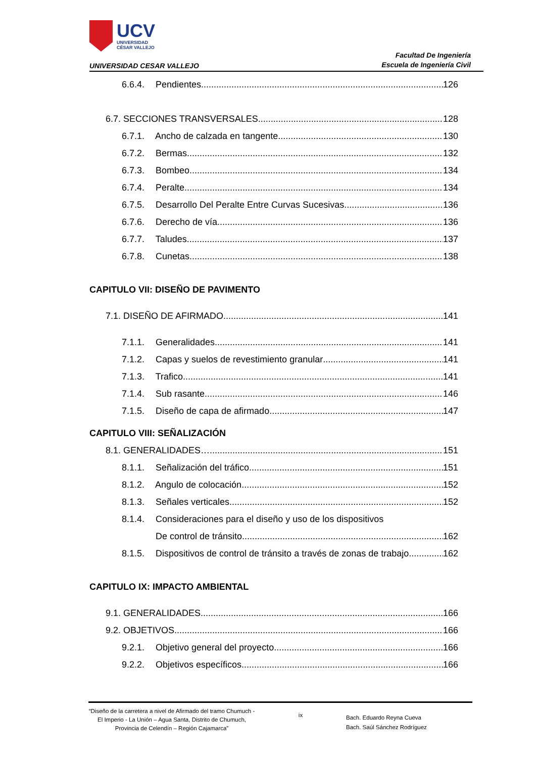UCV
UNIVERSIDAD
CÉSAR VALLEJO
UNIVERSIDAD CESAR VALLEJO
Facultad De Ingeniería
Escuela de Ingeniería Civil
6.6.4. Pendientes 126
6.7. SECCIONES TRANSVERSALES 128
6.7.1. Ancho de calzada en tangente 130
6.7.2. Bermas 132
6.7.3. Bombeo 134
6.7.4. Peralte 134
6.7.5. Desarrollo Del Peralte Entre Curvas Sucesivas 136
6.7.6. Derecho de vía 136
6.7.7. Taludes 137
6.7.8. Cunetas 138
CAPITULO VII: DISEÑO DE PAVIMENTO
7.1. DISEÑO DE AFIRMADO 141
7.1.1. Generalidades 141
7.1.2. Capas y suelos de revestimiento granular 141
7.1.3. Trafico 141
7.1.4. Sub rasante 146
7.1.5. Diseño de capa de afirmado 147
CAPITULO VIII: SEÑALIZACIÓN
8.1. GENERALIDADES… 151
8.1.1. Señalización del tráfico 151
8.1.2. Angulo de colocación 152
8.1.3. Señales verticales 152
8.1.4. Consideraciones para el diseño y uso de los dispositivos
De control de tránsito 162
8.1.5. Dispositivos de control de tránsito a través de zonas de trabajo 162
CAPITULO IX: IMPACTO AMBIENTAL
9.1. GENERALIDADES 166
9.2. OBJETIVOS 166
9.2.1. Objetivo general del proyecto 166
9.2.2. Objetivos específicos 166
“Diseño de la carretera a nivel de Afirmado del tramo Chumuch - El Imperio - La Unión – Agua Santa, Distrito de Chumuch, Provincia de Celendín – Región Cajamarca”
ix
Bach. Eduardo Reyna Cueva
Bach. Saúl Sánchez Rodríguez